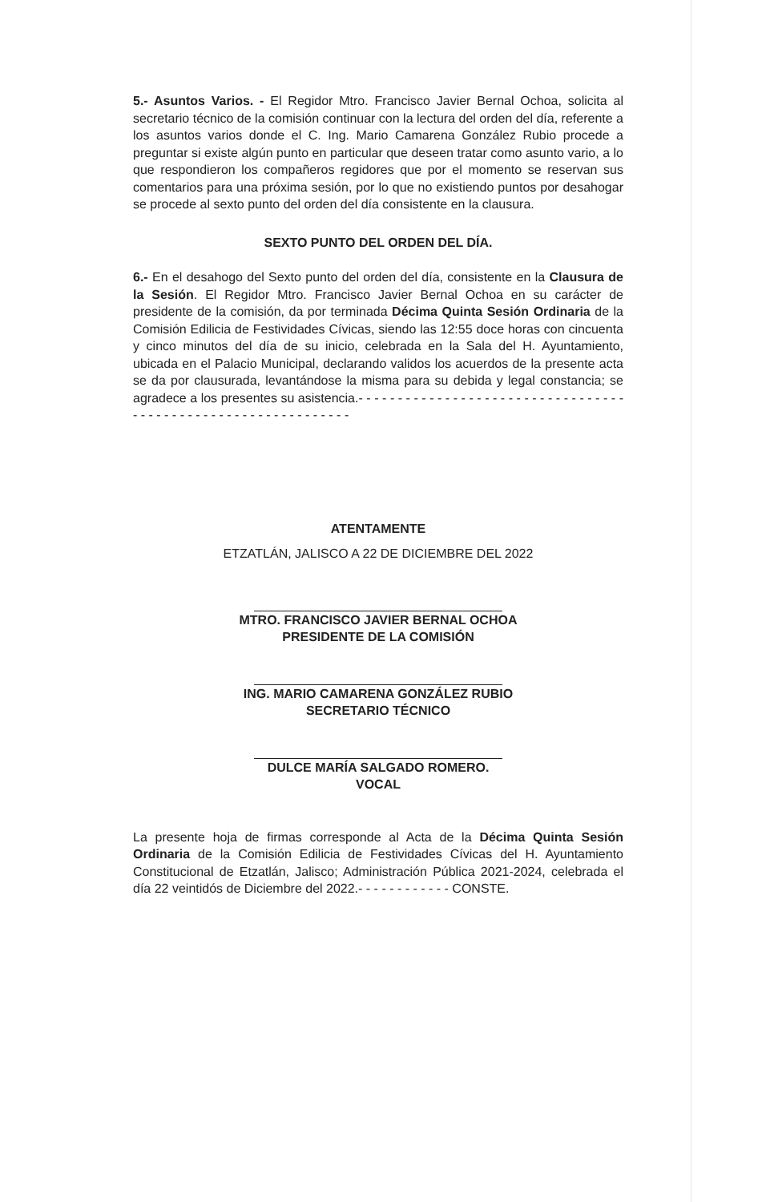5.- Asuntos Varios. - El Regidor Mtro. Francisco Javier Bernal Ochoa, solicita al secretario técnico de la comisión continuar con la lectura del orden del día, referente a los asuntos varios donde el C. Ing. Mario Camarena González Rubio procede a preguntar si existe algún punto en particular que deseen tratar como asunto vario, a lo que respondieron los compañeros regidores que por el momento se reservan sus comentarios para una próxima sesión, por lo que no existiendo puntos por desahogar se procede al sexto punto del orden del día consistente en la clausura.
SEXTO PUNTO DEL ORDEN DEL DÍA.
6.- En el desahogo del Sexto punto del orden del día, consistente en la Clausura de la Sesión. El Regidor Mtro. Francisco Javier Bernal Ochoa en su carácter de presidente de la comisión, da por terminada Décima Quinta Sesión Ordinaria de la Comisión Edilicia de Festividades Cívicas, siendo las 12:55 doce horas con cincuenta y cinco minutos del día de su inicio, celebrada en la Sala del H. Ayuntamiento, ubicada en el Palacio Municipal, declarando validos los acuerdos de la presente acta se da por clausurada, levantándose la misma para su debida y legal constancia; se agradece a los presentes su asistencia.- - - - - - - - - - - - - - - - - - - - - - - - - - - - - - - - - - - - - - - - - - - - - - - - - - - - - - - - - - - - - -
ATENTAMENTE
ETZATLÁN, JALISCO A 22 DE DICIEMBRE DEL 2022
MTRO. FRANCISCO JAVIER BERNAL OCHOA
PRESIDENTE DE LA COMISIÓN
ING. MARIO CAMARENA GONZÁLEZ RUBIO
SECRETARIO TÉCNICO
DULCE MARÍA SALGADO ROMERO.
VOCAL
La presente hoja de firmas corresponde al Acta de la Décima Quinta Sesión Ordinaria de la Comisión Edilicia de Festividades Cívicas del H. Ayuntamiento Constitucional de Etzatlán, Jalisco; Administración Pública 2021-2024, celebrada el día 22 veintidós de Diciembre del 2022.- - - - - - - - - - - - CONSTE.